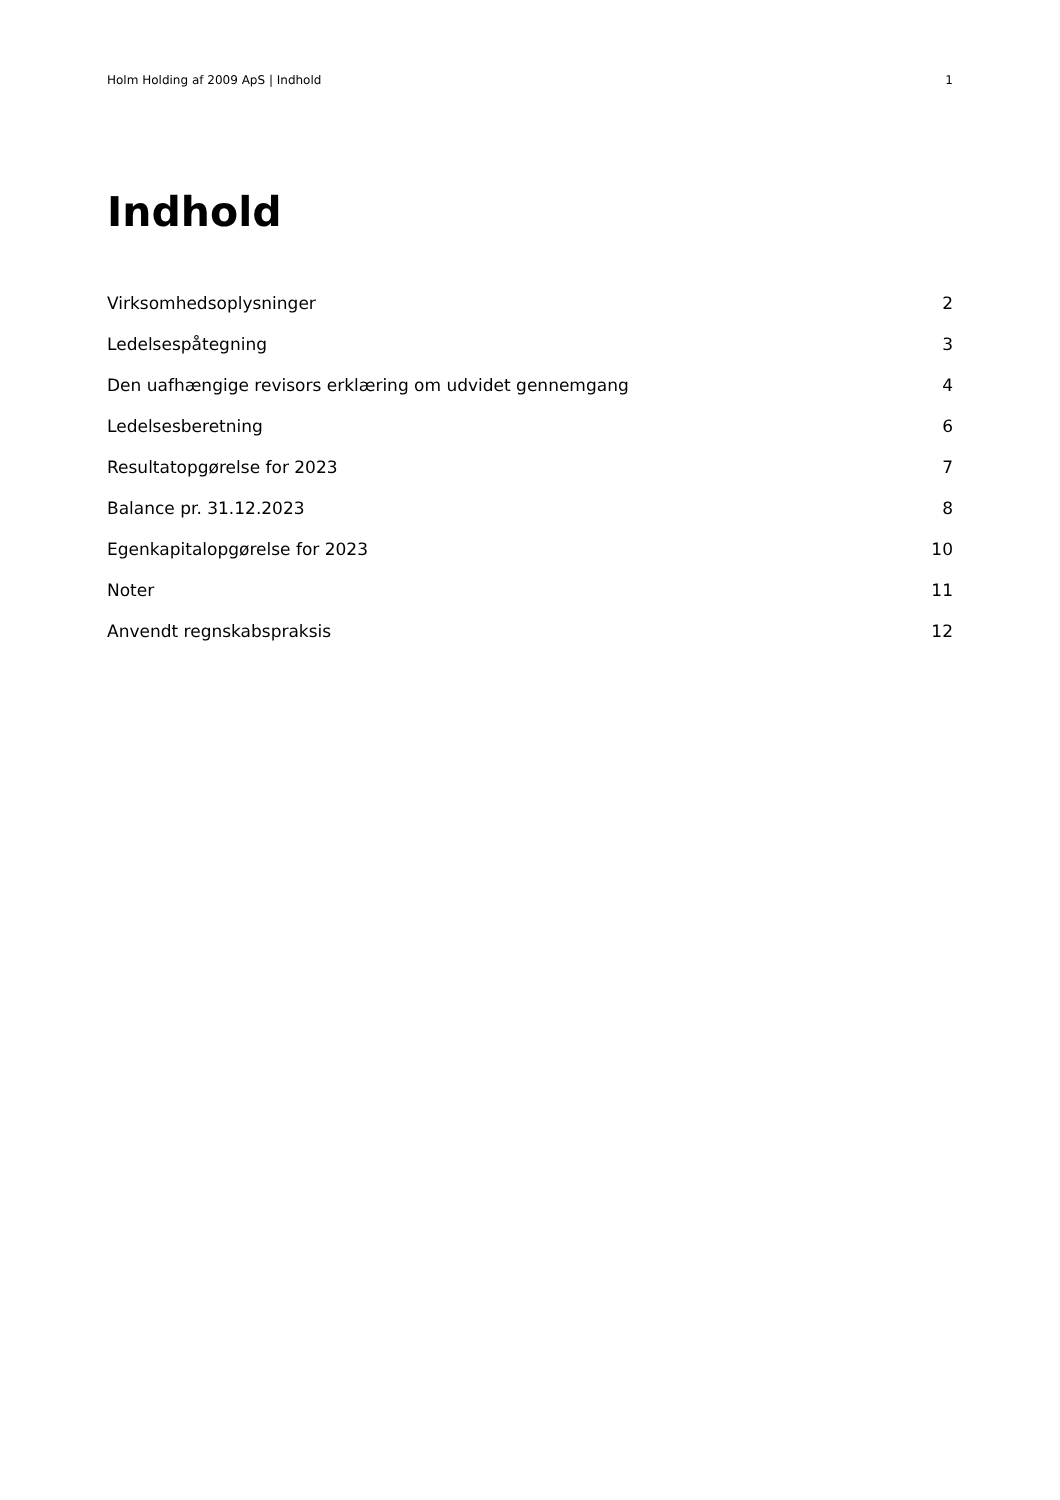Holm Holding af 2009 ApS | Indhold 1
Indhold
Virksomhedsoplysninger 2
Ledelsespåtegning 3
Den uafhængige revisors erklæring om udvidet gennemgang 4
Ledelsesberetning 6
Resultatopgørelse for 2023 7
Balance pr. 31.12.2023 8
Egenkapitalopgørelse for 2023 10
Noter 11
Anvendt regnskabspraksis 12